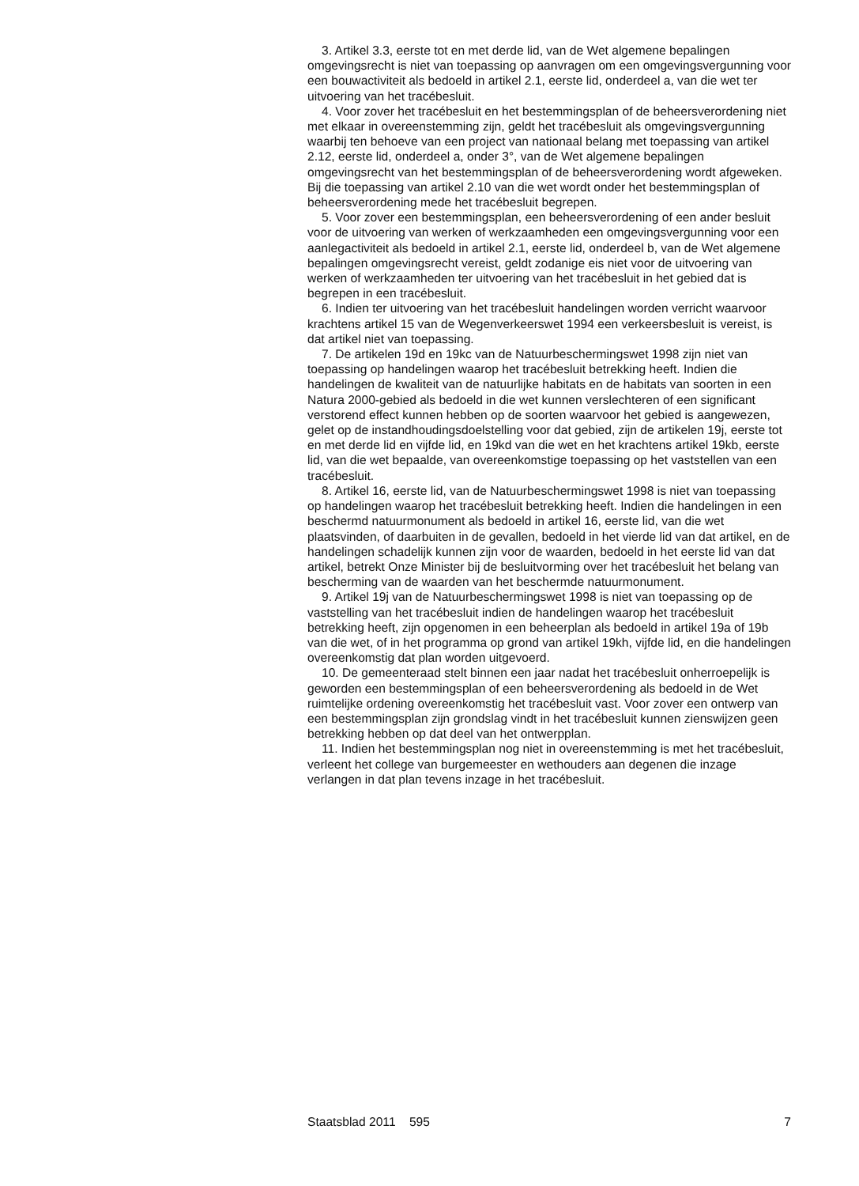3. Artikel 3.3, eerste tot en met derde lid, van de Wet algemene bepalingen omgevingsrecht is niet van toepassing op aanvragen om een omgevingsvergunning voor een bouwactiviteit als bedoeld in artikel 2.1, eerste lid, onderdeel a, van die wet ter uitvoering van het tracébesluit.
4. Voor zover het tracébesluit en het bestemmingsplan of de beheersverordening niet met elkaar in overeenstemming zijn, geldt het tracébesluit als omgevingsvergunning waarbij ten behoeve van een project van nationaal belang met toepassing van artikel 2.12, eerste lid, onderdeel a, onder 3°, van de Wet algemene bepalingen omgevingsrecht van het bestemmingsplan of de beheersverordening wordt afgeweken. Bij die toepassing van artikel 2.10 van die wet wordt onder het bestemmingsplan of beheersverordening mede het tracébesluit begrepen.
5. Voor zover een bestemmingsplan, een beheersverordening of een ander besluit voor de uitvoering van werken of werkzaamheden een omgevingsvergunning voor een aanlegactiviteit als bedoeld in artikel 2.1, eerste lid, onderdeel b, van de Wet algemene bepalingen omgevingsrecht vereist, geldt zodanige eis niet voor de uitvoering van werken of werkzaamheden ter uitvoering van het tracébesluit in het gebied dat is begrepen in een tracébesluit.
6. Indien ter uitvoering van het tracébesluit handelingen worden verricht waarvoor krachtens artikel 15 van de Wegenverkeerswet 1994 een verkeersbesluit is vereist, is dat artikel niet van toepassing.
7. De artikelen 19d en 19kc van de Natuurbeschermingswet 1998 zijn niet van toepassing op handelingen waarop het tracébesluit betrekking heeft. Indien die handelingen de kwaliteit van de natuurlijke habitats en de habitats van soorten in een Natura 2000-gebied als bedoeld in die wet kunnen verslechteren of een significant verstorend effect kunnen hebben op de soorten waarvoor het gebied is aangewezen, gelet op de instandhoudingsdoelstelling voor dat gebied, zijn de artikelen 19j, eerste tot en met derde lid en vijfde lid, en 19kd van die wet en het krachtens artikel 19kb, eerste lid, van die wet bepaalde, van overeenkomstige toepassing op het vaststellen van een tracébesluit.
8. Artikel 16, eerste lid, van de Natuurbeschermingswet 1998 is niet van toepassing op handelingen waarop het tracébesluit betrekking heeft. Indien die handelingen in een beschermd natuurmonument als bedoeld in artikel 16, eerste lid, van die wet plaatsvinden, of daarbuiten in de gevallen, bedoeld in het vierde lid van dat artikel, en de handelingen schadelijk kunnen zijn voor de waarden, bedoeld in het eerste lid van dat artikel, betrekt Onze Minister bij de besluitvorming over het tracébesluit het belang van bescherming van de waarden van het beschermde natuurmonument.
9. Artikel 19j van de Natuurbeschermingswet 1998 is niet van toepassing op de vaststelling van het tracébesluit indien de handelingen waarop het tracébesluit betrekking heeft, zijn opgenomen in een beheerplan als bedoeld in artikel 19a of 19b van die wet, of in het programma op grond van artikel 19kh, vijfde lid, en die handelingen overeenkomstig dat plan worden uitgevoerd.
10. De gemeenteraad stelt binnen een jaar nadat het tracébesluit onherroepelijk is geworden een bestemmingsplan of een beheersverordening als bedoeld in de Wet ruimtelijke ordening overeenkomstig het tracébesluit vast. Voor zover een ontwerp van een bestemmingsplan zijn grondslag vindt in het tracébesluit kunnen zienswijzen geen betrekking hebben op dat deel van het ontwerpplan.
11. Indien het bestemmingsplan nog niet in overeenstemming is met het tracébesluit, verleent het college van burgemeester en wethouders aan degenen die inzage verlangen in dat plan tevens inzage in het tracébesluit.
Staatsblad 2011 595 7